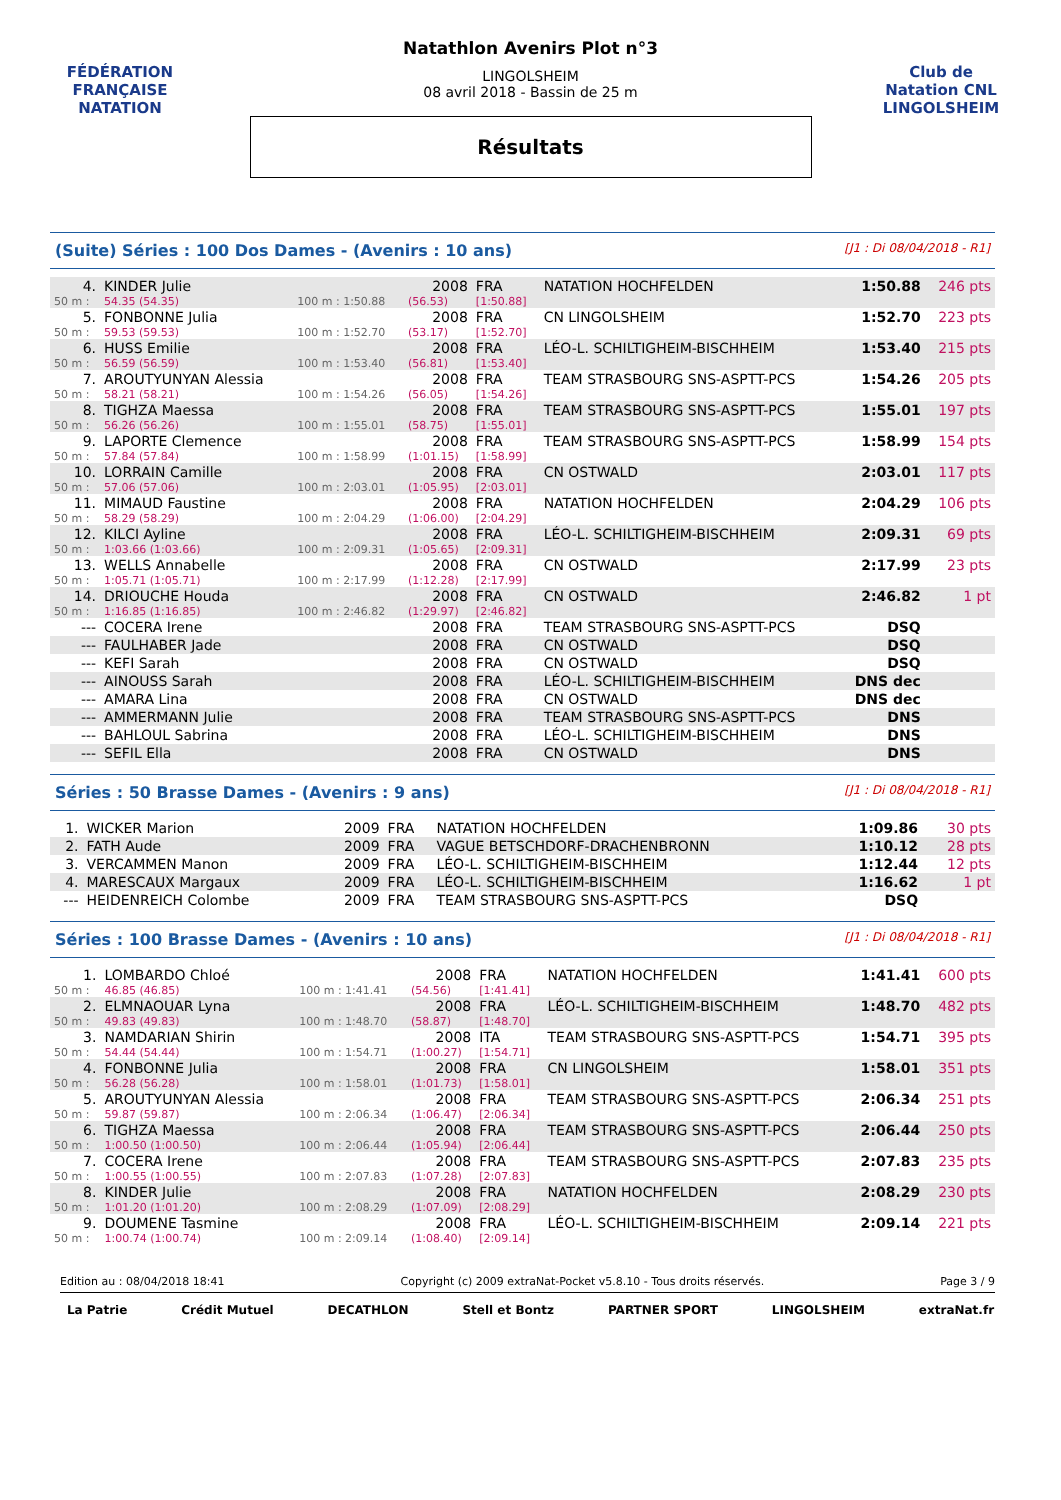FÉDÉRATION FRANÇAISE NATATION
Natathlon Avenirs Plot n°3
LINGOLSHEIM
08 avril 2018 - Bassin de 25 m
Résultats
Club de Natation CNL LINGOLSHEIM
(Suite) Séries : 100 Dos Dames - (Avenirs : 10 ans) [J1 : Di 08/04/2018 - R1]
| 4. | KINDER Julie | | 2008 | FRA | NATATION HOCHFELDEN | 1:50.88 | 246 pts |
| 50 m : | 54.35 (54.35) | 100 m : 1:50.88 | (56.53) | [1:50.88] | | | |
| 5. | FONBONNE Julia | | 2008 | FRA | CN LINGOLSHEIM | 1:52.70 | 223 pts |
| 50 m : | 59.53 (59.53) | 100 m : 1:52.70 | (53.17) | [1:52.70] | | | |
| 6. | HUSS Emilie | | 2008 | FRA | LÉO-L. SCHILTIGHEIM-BISCHHEIM | 1:53.40 | 215 pts |
| 50 m : | 56.59 (56.59) | 100 m : 1:53.40 | (56.81) | [1:53.40] | | | |
| 7. | AROUTYUNYAN Alessia | | 2008 | FRA | TEAM STRASBOURG SNS-ASPTT-PCS | 1:54.26 | 205 pts |
| 50 m : | 58.21 (58.21) | 100 m : 1:54.26 | (56.05) | [1:54.26] | | | |
| 8. | TIGHZA Maessa | | 2008 | FRA | TEAM STRASBOURG SNS-ASPTT-PCS | 1:55.01 | 197 pts |
| 50 m : | 56.26 (56.26) | 100 m : 1:55.01 | (58.75) | [1:55.01] | | | |
| 9. | LAPORTE Clemence | | 2008 | FRA | TEAM STRASBOURG SNS-ASPTT-PCS | 1:58.99 | 154 pts |
| 50 m : | 57.84 (57.84) | 100 m : 1:58.99 | (1:01.15) | [1:58.99] | | | |
| 10. | LORRAIN Camille | | 2008 | FRA | CN OSTWALD | 2:03.01 | 117 pts |
| 50 m : | 57.06 (57.06) | 100 m : 2:03.01 | (1:05.95) | [2:03.01] | | | |
| 11. | MIMAUD Faustine | | 2008 | FRA | NATATION HOCHFELDEN | 2:04.29 | 106 pts |
| 50 m : | 58.29 (58.29) | 100 m : 2:04.29 | (1:06.00) | [2:04.29] | | | |
| 12. | KILCI Ayline | | 2008 | FRA | LÉO-L. SCHILTIGHEIM-BISCHHEIM | 2:09.31 | 69 pts |
| 50 m : | 1:03.66 (1:03.66) | 100 m : 2:09.31 | (1:05.65) | [2:09.31] | | | |
| 13. | WELLS Annabelle | | 2008 | FRA | CN OSTWALD | 2:17.99 | 23 pts |
| 50 m : | 1:05.71 (1:05.71) | 100 m : 2:17.99 | (1:12.28) | [2:17.99] | | | |
| 14. | DRIOUCHE Houda | | 2008 | FRA | CN OSTWALD | 2:46.82 | 1 pt |
| 50 m : | 1:16.85 (1:16.85) | 100 m : 2:46.82 | (1:29.97) | [2:46.82] | | | |
| --- | COCERA Irene | | 2008 | FRA | TEAM STRASBOURG SNS-ASPTT-PCS | DSQ | |
| --- | FAULHABER Jade | | 2008 | FRA | CN OSTWALD | DSQ | |
| --- | KEFI Sarah | | 2008 | FRA | CN OSTWALD | DSQ | |
| --- | AINOUSS Sarah | | 2008 | FRA | LÉO-L. SCHILTIGHEIM-BISCHHEIM | DNS dec | |
| --- | AMARA Lina | | 2008 | FRA | CN OSTWALD | DNS dec | |
| --- | AMMERMANN Julie | | 2008 | FRA | TEAM STRASBOURG SNS-ASPTT-PCS | DNS | |
| --- | BAHLOUL Sabrina | | 2008 | FRA | LÉO-L. SCHILTIGHEIM-BISCHHEIM | DNS | |
| --- | SEFIL Ella | | 2008 | FRA | CN OSTWALD | DNS | |
Séries : 50 Brasse Dames - (Avenirs : 9 ans) [J1 : Di 08/04/2018 - R1]
| 1. | WICKER Marion | 2009 | FRA | NATATION HOCHFELDEN | 1:09.86 | 30 pts |
| 2. | FATH Aude | 2009 | FRA | VAGUE BETSCHDORF-DRACHENBRONN | 1:10.12 | 28 pts |
| 3. | VERCAMMEN Manon | 2009 | FRA | LÉO-L. SCHILTIGHEIM-BISCHHEIM | 1:12.44 | 12 pts |
| 4. | MARESCAUX Margaux | 2009 | FRA | LÉO-L. SCHILTIGHEIM-BISCHHEIM | 1:16.62 | 1 pt |
| --- | HEIDENREICH Colombe | 2009 | FRA | TEAM STRASBOURG SNS-ASPTT-PCS | DSQ | |
Séries : 100 Brasse Dames - (Avenirs : 10 ans) [J1 : Di 08/04/2018 - R1]
| 1. | LOMBARDO Chloé | | 2008 | FRA | NATATION HOCHFELDEN | 1:41.41 | 600 pts |
| 50 m : | 46.85 (46.85) | 100 m : 1:41.41 | (54.56) | [1:41.41] | | | |
| 2. | ELMNAOUAR Lyna | | 2008 | FRA | LÉO-L. SCHILTIGHEIM-BISCHHEIM | 1:48.70 | 482 pts |
| 50 m : | 49.83 (49.83) | 100 m : 1:48.70 | (58.87) | [1:48.70] | | | |
| 3. | NAMDARIAN Shirin | | 2008 | ITA | TEAM STRASBOURG SNS-ASPTT-PCS | 1:54.71 | 395 pts |
| 50 m : | 54.44 (54.44) | 100 m : 1:54.71 | (1:00.27) | [1:54.71] | | | |
| 4. | FONBONNE Julia | | 2008 | FRA | CN LINGOLSHEIM | 1:58.01 | 351 pts |
| 50 m : | 56.28 (56.28) | 100 m : 1:58.01 | (1:01.73) | [1:58.01] | | | |
| 5. | AROUTYUNYAN Alessia | | 2008 | FRA | TEAM STRASBOURG SNS-ASPTT-PCS | 2:06.34 | 251 pts |
| 50 m : | 59.87 (59.87) | 100 m : 2:06.34 | (1:06.47) | [2:06.34] | | | |
| 6. | TIGHZA Maessa | | 2008 | FRA | TEAM STRASBOURG SNS-ASPTT-PCS | 2:06.44 | 250 pts |
| 50 m : | 1:00.50 (1:00.50) | 100 m : 2:06.44 | (1:05.94) | [2:06.44] | | | |
| 7. | COCERA Irene | | 2008 | FRA | TEAM STRASBOURG SNS-ASPTT-PCS | 2:07.83 | 235 pts |
| 50 m : | 1:00.55 (1:00.55) | 100 m : 2:07.83 | (1:07.28) | [2:07.83] | | | |
| 8. | KINDER Julie | | 2008 | FRA | NATATION HOCHFELDEN | 2:08.29 | 230 pts |
| 50 m : | 1:01.20 (1:01.20) | 100 m : 2:08.29 | (1:07.09) | [2:08.29] | | | |
| 9. | DOUMENE Tasmine | | 2008 | FRA | LÉO-L. SCHILTIGHEIM-BISCHHEIM | 2:09.14 | 221 pts |
| 50 m : | 1:00.74 (1:00.74) | 100 m : 2:09.14 | (1:08.40) | [2:09.14] | | | |
Edition au : 08/04/2018 18:41 Copyright (c) 2009 extraNat-Pocket v5.8.10 - Tous droits réservés. Page 3 / 9
La Patrie Crédit Mutuel DECATHLON Stell et Bontz PARTNER SPORT LINGOLSHEIM extraNat.fr